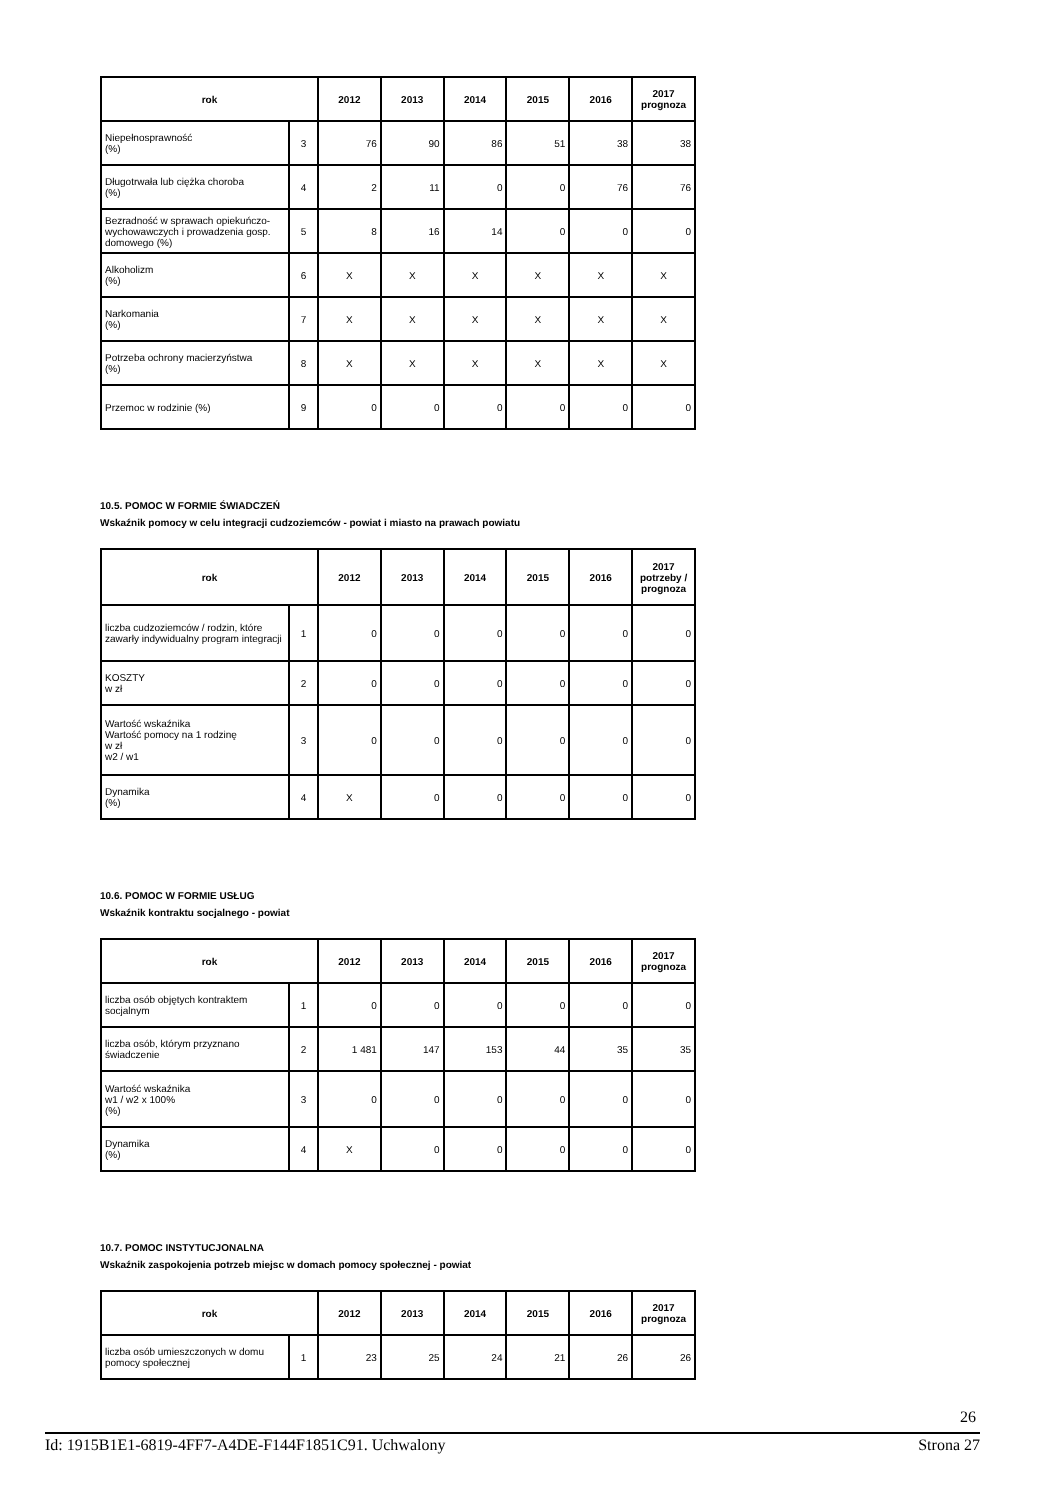| rok | | 2012 | 2013 | 2014 | 2015 | 2016 | 2017 prognoza |
| --- | --- | --- | --- | --- | --- | --- | --- |
| Niepełnosprawność (%) | 3 | 76 | 90 | 86 | 51 | 38 | 38 |
| Długotrwała lub ciężka choroba (%) | 4 | 2 | 11 | 0 | 0 | 76 | 76 |
| Bezradność w sprawach opiekuńczo-wychowawczych i prowadzenia gosp. domowego (%) | 5 | 8 | 16 | 14 | 0 | 0 | 0 |
| Alkoholizm (%) | 6 | X | X | X | X | X | X |
| Narkomania (%) | 7 | X | X | X | X | X | X |
| Potrzeba ochrony macierzyństwa (%) | 8 | X | X | X | X | X | X |
| Przemoc w rodzinie (%) | 9 | 0 | 0 | 0 | 0 | 0 | 0 |
10.5. POMOC W FORMIE ŚWIADCZEŃ
Wskaźnik pomocy w celu integracji cudzoziemców - powiat i miasto na prawach powiatu
| rok | | 2012 | 2013 | 2014 | 2015 | 2016 | 2017 potrzeby / prognoza |
| --- | --- | --- | --- | --- | --- | --- | --- |
| liczba cudzoziemców / rodzin, które zawarły indywidualny program integracji | 1 | 0 | 0 | 0 | 0 | 0 | 0 |
| KOSZTY w zł | 2 | 0 | 0 | 0 | 0 | 0 | 0 |
| Wartość wskaźnika Wartość pomocy na 1 rodzinę w zł w2 / w1 | 3 | 0 | 0 | 0 | 0 | 0 | 0 |
| Dynamika (%) | 4 | X | 0 | 0 | 0 | 0 | 0 |
10.6. POMOC W FORMIE USŁUG
Wskaźnik kontraktu socjalnego - powiat
| rok | | 2012 | 2013 | 2014 | 2015 | 2016 | 2017 prognoza |
| --- | --- | --- | --- | --- | --- | --- | --- |
| liczba osób objętych kontraktem socjalnym | 1 | 0 | 0 | 0 | 0 | 0 | 0 |
| liczba osób, którym przyznano świadczenie | 2 | 1 481 | 147 | 153 | 44 | 35 | 35 |
| Wartość wskaźnika w1 / w2 x 100% (%) | 3 | 0 | 0 | 0 | 0 | 0 | 0 |
| Dynamika (%) | 4 | X | 0 | 0 | 0 | 0 | 0 |
10.7. POMOC INSTYTUCJONALNA
Wskaźnik zaspokojenia potrzeb miejsc w domach pomocy społecznej - powiat
| rok | | 2012 | 2013 | 2014 | 2015 | 2016 | 2017 prognoza |
| --- | --- | --- | --- | --- | --- | --- | --- |
| liczba osób umieszczonych w domu pomocy społecznej | 1 | 23 | 25 | 24 | 21 | 26 | 26 |
26
Id: 1915B1E1-6819-4FF7-A4DE-F144F1851C91. Uchwalony Strona 27